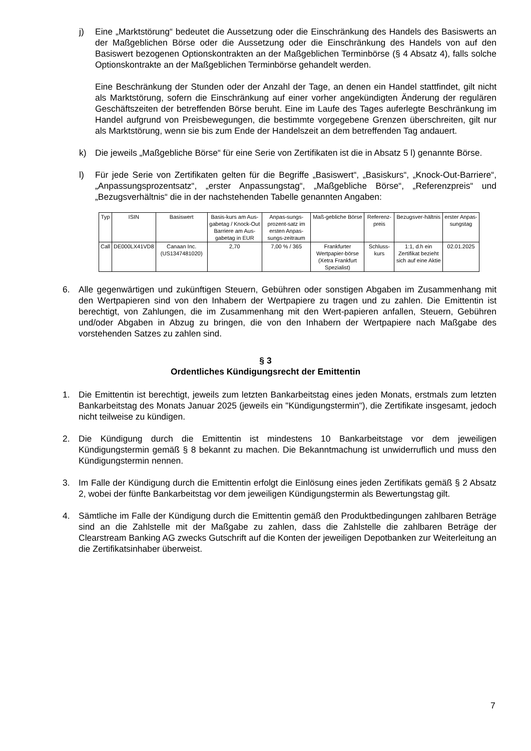j) Eine „Marktstörung“ bedeutet die Aussetzung oder die Einschränkung des Handels des Basiswerts an der Maßgeblichen Börse oder die Aussetzung oder die Einschränkung des Handels von auf den Basiswert bezogenen Optionskontrakten an der Maßgeblichen Terminbörse (§ 4 Absatz 4), falls solche Optionskontrakte an der Maßgeblichen Terminbörse gehandelt werden.
Eine Beschränkung der Stunden oder der Anzahl der Tage, an denen ein Handel stattfindet, gilt nicht als Marktstörung, sofern die Einschränkung auf einer vorher angekündigten Änderung der regulären Geschäftszeiten der betreffenden Börse beruht. Eine im Laufe des Tages auferlegte Beschränkung im Handel aufgrund von Preisbewegungen, die bestimmte vorgegebene Grenzen überschreiten, gilt nur als Marktstörung, wenn sie bis zum Ende der Handelszeit an dem betreffenden Tag andauert.
k) Die jeweils „Maßgebliche Börse“ für eine Serie von Zertifikaten ist die in Absatz 5 l) genannte Börse.
l) Für jede Serie von Zertifikaten gelten für die Begriffe „Basiswert“, „Basiskurs“, „Knock-Out-Barriere“, „Anpassungsprozentsatz“, „erster Anpassungstag“, „Maßgebliche Börse“, „Referenzpreis“ und „Bezugsverhältnis“ die in der nachstehenden Tabelle genannten Angaben:
| Typ | ISIN | Basiswert | Basis-kurs am Aus-gabetag / Knock-Out Barriere am Aus-gabetag in EUR | Anpas-sungs-prozent-satz im ersten Anpas-sungs-zeitraum | Maß-gebliche Börse | Referenz-preis | Bezugsver-hältnis | erster Anpas-sungstag |
| --- | --- | --- | --- | --- | --- | --- | --- | --- |
| Call | DE000LX41VD8 | Canaan Inc. (US1347481020) | 2,70 | 7,00 % / 365 | Frankfurter Wertpapier-börse (Xetra Frankfurt Spezialist) | Schluss-kurs | 1:1, d.h ein Zertifikat bezieht sich auf eine Aktie | 02.01.2025 |
6. Alle gegenwärtigen und zukünftigen Steuern, Gebühren oder sonstigen Abgaben im Zusammenhang mit den Wertpapieren sind von den Inhabern der Wertpapiere zu tragen und zu zahlen. Die Emittentin ist berechtigt, von Zahlungen, die im Zusammenhang mit den Wert-papieren anfallen, Steuern, Gebühren und/oder Abgaben in Abzug zu bringen, die von den Inhabern der Wertpapiere nach Maßgabe des vorstehenden Satzes zu zahlen sind.
§ 3
Ordentliches Kündigungsrecht der Emittentin
1. Die Emittentin ist berechtigt, jeweils zum letzten Bankarbeitstag eines jeden Monats, erstmals zum letzten Bankarbeitstag des Monats Januar 2025 (jeweils ein "Kündigungstermin"), die Zertifikate insgesamt, jedoch nicht teilweise zu kündigen.
2. Die Kündigung durch die Emittentin ist mindestens 10 Bankarbeitstage vor dem jeweiligen Kündigungstermin gemäß § 8 bekannt zu machen. Die Bekanntmachung ist unwiderruflich und muss den Kündigungstermin nennen.
3. Im Falle der Kündigung durch die Emittentin erfolgt die Einlösung eines jeden Zertifikats gemäß § 2 Absatz 2, wobei der fünfte Bankarbeitstag vor dem jeweiligen Kündigungstermin als Bewertungstag gilt.
4. Sämtliche im Falle der Kündigung durch die Emittentin gemäß den Produktbedingungen zahlbaren Beträge sind an die Zahlstelle mit der Maßgabe zu zahlen, dass die Zahlstelle die zahlbaren Beträge der Clearstream Banking AG zwecks Gutschrift auf die Konten der jeweiligen Depotbanken zur Weiterleitung an die Zertifikatsinhaber überweist.
7